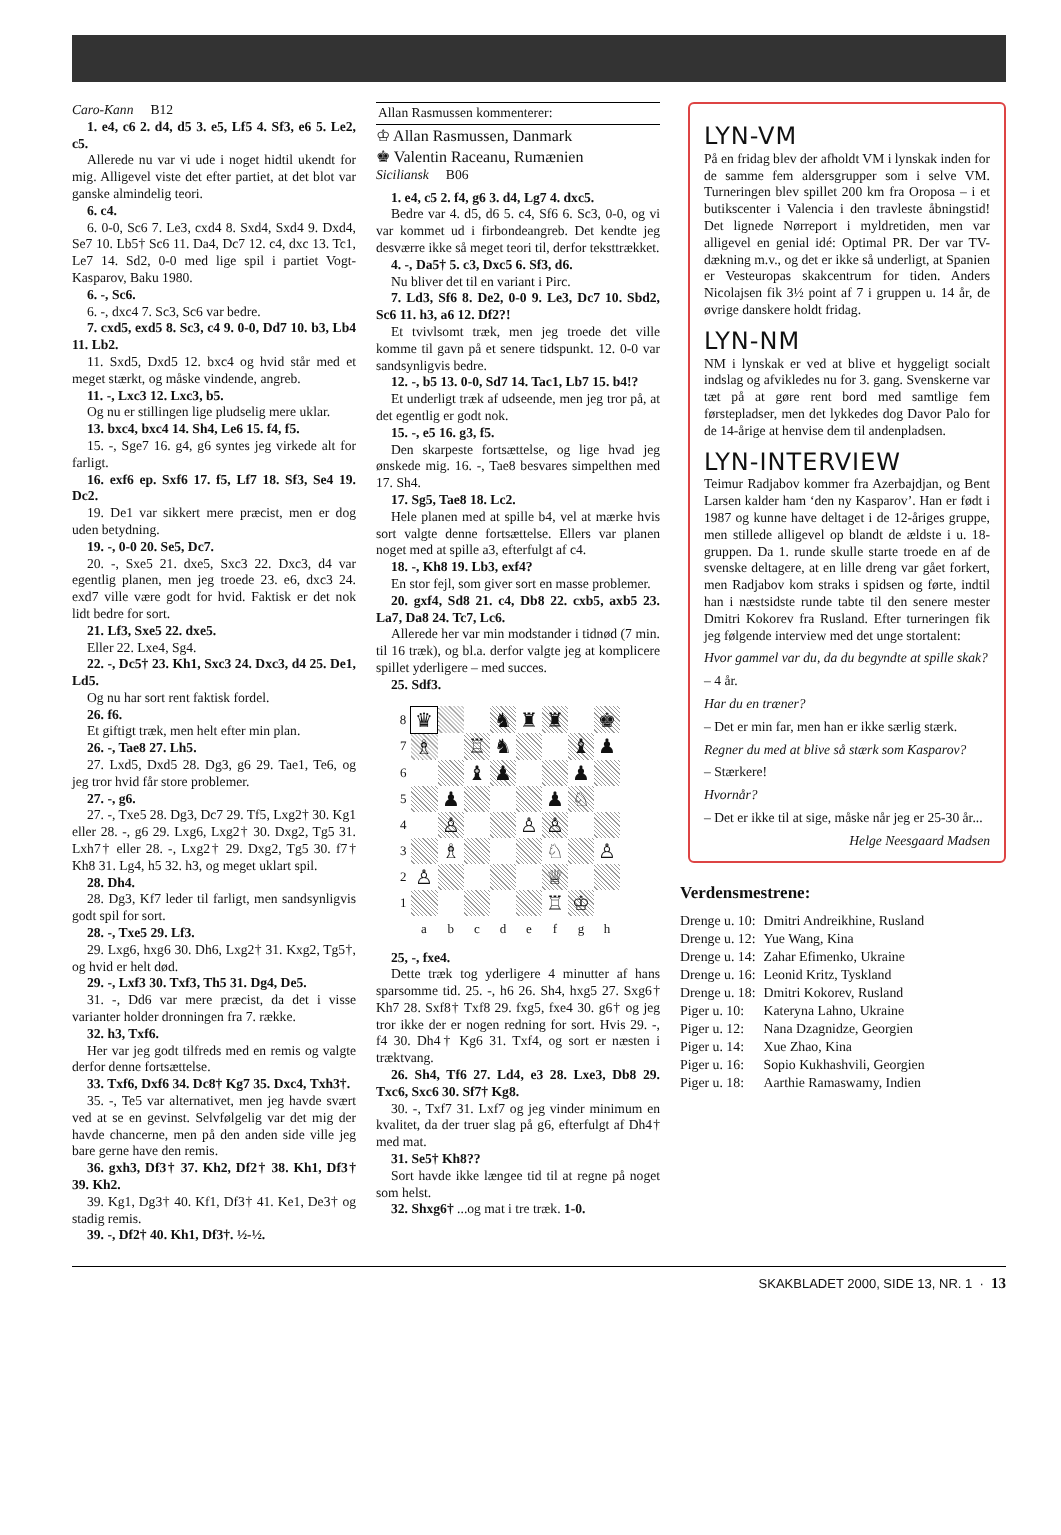Caro-Kann B12
1. e4, c6 2. d4, d5 3. e5, Lf5 4. Sf3, e6 5. Le2, c5.
Allerede nu var vi ude i noget hidtil ukendt for mig. Alligevel viste det efter partiet, at det blot var ganske almindelig teori.
6. c4.
6. 0-0, Sc6 7. Le3, cxd4 8. Sxd4, Sxd4 9. Dxd4, Se7 10. Lb5† Sc6 11. Da4, Dc7 12. c4, dxc 13. Tc1, Le7 14. Sd2, 0-0 med lige spil i partiet Vogt-Kasparov, Baku 1980.
6. -, Sc6.
6. -, dxc4 7. Sc3, Sc6 var bedre.
7. cxd5, exd5 8. Sc3, c4 9. 0-0, Dd7 10. b3, Lb4 11. Lb2.
11. Sxd5, Dxd5 12. bxc4 og hvid står med et meget stærkt, og måske vindende, angreb.
11. -, Lxc3 12. Lxc3, b5.
Og nu er stillingen lige pludselig mere uklar.
13. bxc4, bxc4 14. Sh4, Le6 15. f4, f5.
15. -, Sge7 16. g4, g6 syntes jeg virkede alt for farligt.
16. exf6 ep. Sxf6 17. f5, Lf7 18. Sf3, Se4 19. Dc2.
19. De1 var sikkert mere præcist, men er dog uden betydning.
19. -, 0-0 20. Se5, Dc7.
20. -, Sxe5 21. dxe5, Sxc3 22. Dxc3, d4 var egentlig planen, men jeg troede 23. e6, dxc3 24. exd7 ville være godt for hvid. Faktisk er det nok lidt bedre for sort.
21. Lf3, Sxe5 22. dxe5.
Eller 22. Lxe4, Sg4.
22. -, Dc5† 23. Kh1, Sxc3 24. Dxc3, d4 25. De1, Ld5.
Og nu har sort rent faktisk fordel.
26. f6.
Et giftigt træk, men helt efter min plan.
26. -, Tae8 27. Lh5.
27. Lxd5, Dxd5 28. Dg3, g6 29. Tae1, Te6, og jeg tror hvid får store problemer.
27. -, g6.
27. -, Txe5 28. Dg3, Dc7 29. Tf5, Lxg2† 30. Kg1 eller 28. -, g6 29. Lxg6, Lxg2† 30. Dxg2, Tg5 31. Lxh7† eller 28. -, Lxg2† 29. Dxg2, Tg5 30. f7† Kh8 31. Lg4, h5 32. h3, og meget uklart spil.
28. Dh4.
28. Dg3, Kf7 leder til farligt, men sandsynligvis godt spil for sort.
28. -, Txe5 29. Lf3.
29. Lxg6, hxg6 30. Dh6, Lxg2† 31. Kxg2, Tg5†, og hvid er helt død.
29. -, Lxf3 30. Txf3, Th5 31. Dg4, De5.
31. -, Dd6 var mere præcist, da det i visse varianter holder dronningen fra 7. række.
32. h3, Txf6.
Her var jeg godt tilfreds med en remis og valgte derfor denne fortsættelse.
33. Txf6, Dxf6 34. Dc8† Kg7 35. Dxc4, Txh3†.
35. -, Te5 var alternativet, men jeg havde svært ved at se en gevinst. Selvfølgelig var det mig der havde chancerne, men på den anden side ville jeg bare gerne have den remis.
36. gxh3, Df3† 37. Kh2, Df2† 38. Kh1, Df3† 39. Kh2.
39. Kg1, Dg3† 40. Kf1, Df3† 41. Ke1, De3† og stadig remis.
39. -, Df2† 40. Kh1, Df3†. ½-½.
Allan Rasmussen kommenterer:
♔ Allan Rasmussen, Danmark
♚ Valentin Raceanu, Rumænien
Siciliansk B06
1. e4, c5 2. f4, g6 3. d4, Lg7 4. dxc5.
Bedre var 4. d5, d6 5. c4, Sf6 6. Sc3, 0-0, og vi var kommet ud i firbondeangreb. Det kendte jeg desværre ikke så meget teori til, derfor tekst­trækket.
4. -, Da5† 5. c3, Dxc5 6. Sf3, d6.
Nu bliver det til en variant i Pirc.
7. Ld3, Sf6 8. De2, 0-0 9. Le3, Dc7 10. Sbd2, Sc6 11. h3, a6 12. Df2?!
Et tvivlsomt træk, men jeg troede det ville komme til gavn på et senere tidspunkt. 12. 0-0 var sandsynligvis bedre.
12. -, b5 13. 0-0, Sd7 14. Tac1, Lb7 15. b4!?
Et underligt træk af udseende, men jeg tror på, at det egentlig er godt nok.
15. -, e5 16. g3, f5.
Den skarpeste fortsættelse, og lige hvad jeg ønskede mig. 16. -, Tae8 besvares simpelthen med 17. Sh4.
17. Sg5, Tae8 18. Lc2.
Hele planen med at spille b4, vel at mærke hvis sort valgte denne fortsættelse. Ellers var planen noget med at spille a3, efterfulgt af c4.
18. -, Kh8 19. Lb3, exf4?
En stor fejl, som giver sort en masse problemer.
20. gxf4, Sd8 21. c4, Db8 22. cxb5, axb5 23. La7, Da8 24. Tc7, Lc6.
Allerede her var min modstander i tidnød (7 min. til 16 træk), og bl.a. derfor valgte jeg at komplicere spillet yderligere – med succes.
25. Sdf3.
| 8 | ♛ | | | ♞ | ♜ | ♜ | | ♚ |
| 7 | ♗ | | ♖ | ♞ | | | ♝ | ♟ |
| 6 | | | ♝ | ♟ | | | ♟ | |
| 5 | | ♟ | | | | ♟ | ♘ | |
| 4 | | ♙ | | | ♙ | ♙ | | |
| 3 | | ♗ | | | | ♘ | | ♙ |
| 2 | ♙ | | | | | ♕ | | |
| 1 | | | | | | ♖ | ♔ | |
| | a | b | c | d | e | f | g | h |
25, -, fxe4.
Dette træk tog yderligere 4 minutter af hans sparsomme tid. 25. -, h6 26. Sh4, hxg5 27. Sxg6† Kh7 28. Sxf8† Txf8 29. fxg5, fxe4 30. g6† og jeg tror ikke der er nogen redning for sort. Hvis 29. -, f4 30. Dh4† Kg6 31. Txf4, og sort er næsten i træktvang.
26. Sh4, Tf6 27. Ld4, e3 28. Lxe3, Db8 29. Txc6, Sxc6 30. Sf7† Kg8.
30. -, Txf7 31. Lxf7 og jeg vinder minimum en kvalitet, da der truer slag på g6, efterfulgt af Dh4† med mat.
31. Se5† Kh8??
Sort havde ikke længee tid til at regne på noget som helst.
32. Shxg6† ...og mat i tre træk. 1-0.
LYN-VM
På en fridag blev der afholdt VM i lynskak inden for de samme fem aldersgrupper som i selve VM. Turneringen blev spillet 200 km fra Oroposa – i et butikscenter i Valencia i den travleste åbningstid! Det lignede Nørreport i myldretiden, men var alligevel en genial idé: Optimal PR. Der var TV-dækning m.v., og det er ikke så underligt, at Spanien er Vesteuropas skak­centrum for tiden. Anders Nicolajsen fik 3½ point af 7 i gruppen u. 14 år, de øvrige danskere holdt fridag.
LYN-NM
NM i lynskak er ved at blive et hyggeligt socialt indslag og afvikledes nu for 3. gang. Svenskerne var tæt på at gøre rent bord med samtlige fem førstepladser, men det lykkedes dog Davor Palo for de 14-årige at henvise dem til andenpladsen.
LYN-INTERVIEW
Teimur Radjabov kommer fra Azerbajdjan, og Bent Larsen kalder ham ‘den ny Kasparov’. Han er født i 1987 og kunne have deltaget i de 12-åriges gruppe, men stillede alligevel op blandt de ældste i u. 18-gruppen. Da 1. runde skulle starte troede en af de svenske deltagere, at en lille dreng var gået forkert, men Radjabov kom straks i spidsen og førte, indtil han i næst­sidste runde tabte til den senere mester Dmitri Kokorev fra Rusland. Efter turneringen fik jeg følgende interview med det unge stortalent:
Hvor gammel var du, da du begyndte at spille skak?
– 4 år.
Har du en træner?
– Det er min far, men han er ikke særlig stærk.
Regner du med at blive så stærk som Kasparov?
– Stærkere!
Hvornår?
– Det er ikke til at sige, måske når jeg er 25-30 år...
Helge Neesgaard Madsen
Verdensmestrene:
| Drenge u. 10: | Dmitri Andreikhine, Rusland |
| Drenge u. 12: | Yue Wang, Kina |
| Drenge u. 14: | Zahar Efimenko, Ukraine |
| Drenge u. 16: | Leonid Kritz, Tyskland |
| Drenge u. 18: | Dmitri Kokorev, Rusland |
| Piger u. 10: | Kateryna Lahno, Ukraine |
| Piger u. 12: | Nana Dzagnidze, Georgien |
| Piger u. 14: | Xue Zhao, Kina |
| Piger u. 16: | Sopio Kukhashvili, Georgien |
| Piger u. 18: | Aarthie Ramaswamy, Indien |
SKAKBLADET 2000, SIDE 13, NR. 1 · 13